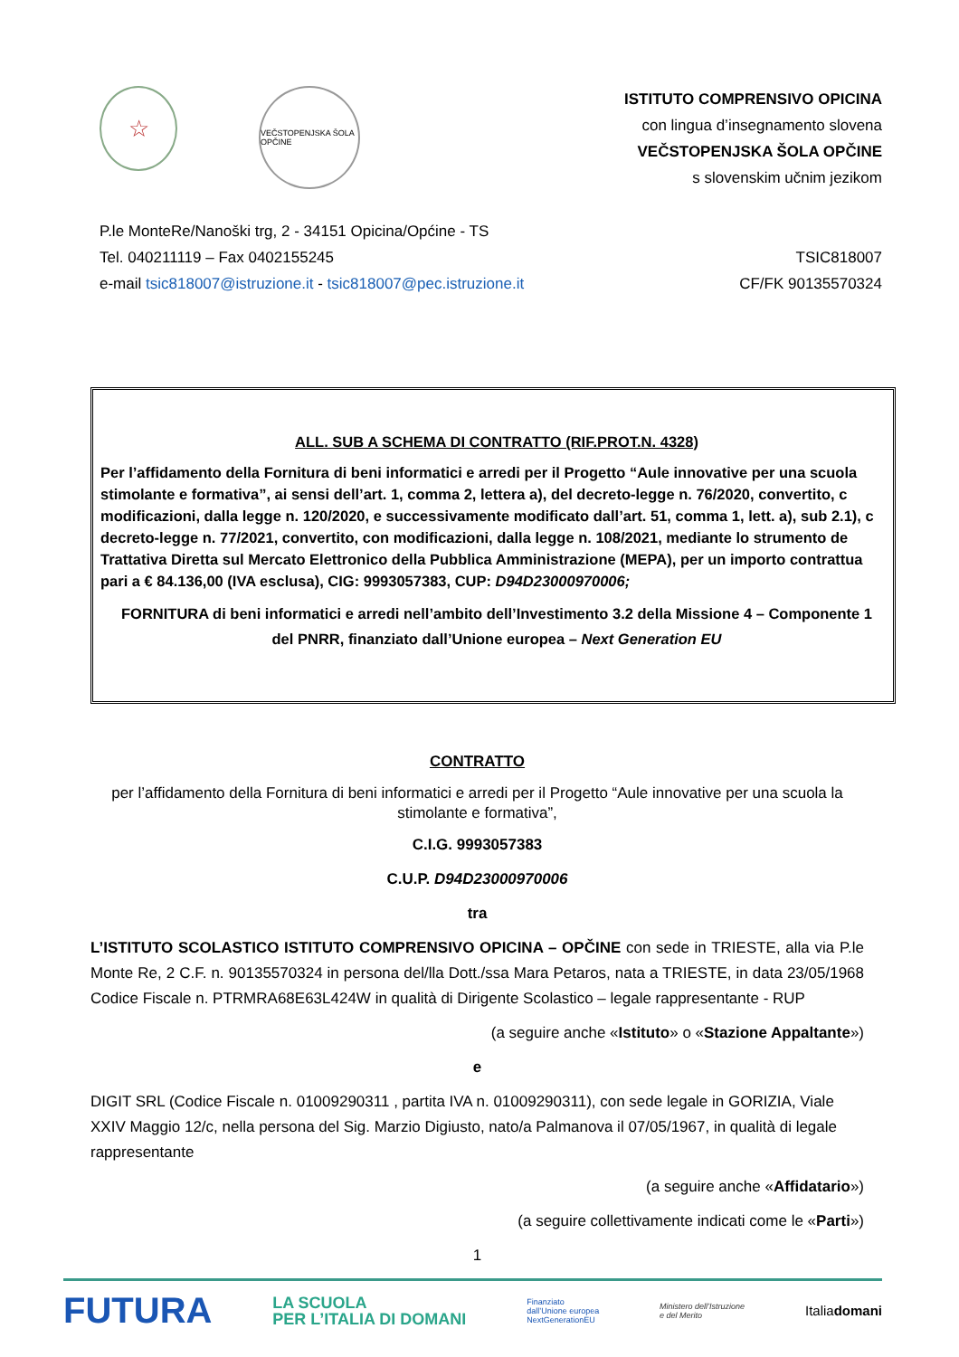☆
VEČSTOPENJSKA ŠOLA OPČINE
ISTITUTO COMPRENSIVO OPICINA
con lingua d’insegnamento slovena
VEČSTOPENJSKA ŠOLA OPČINE
s slovenskim učnim jezikom
P.le MonteRe/Nanoški trg, 2 - 34151 Opicina/Općine - TS
Tel. 040211119 – Fax 0402155245
e-mail tsic818007@istruzione.it - tsic818007@pec.istruzione.it
TSIC818007
CF/FK 90135570324
ALL. SUB A SCHEMA DI CONTRATTO (RIF.PROT.N. 4328)
Per l’affidamento della Fornitura di beni informatici e arredi per il Progetto “Aule innovative per una scuola
stimolante e formativa”, ai sensi dell’art. 1, comma 2, lettera a), del decreto-legge n. 76/2020, convertito, c
modificazioni, dalla legge n. 120/2020, e successivamente modificato dall’art. 51, comma 1, lett. a), sub 2.1), c
decreto-legge n. 77/2021, convertito, con modificazioni, dalla legge n. 108/2021, mediante lo strumento de
Trattativa Diretta sul Mercato Elettronico della Pubblica Amministrazione (MEPA), per un importo contrattua
pari a € 84.136,00 (IVA esclusa), CIG: 9993057383, CUP: D94D23000970006;
FORNITURA di beni informatici e arredi nell’ambito dell’Investimento 3.2 della Missione 4 – Componente 1
del PNRR, finanziato dall’Unione europea – Next Generation EU
CONTRATTO
per l’affidamento della Fornitura di beni informatici e arredi per il Progetto “Aule innovative per una scuola la stimolante e formativa”,
C.I.G. 9993057383
C.U.P. D94D23000970006
tra
L’ISTITUTO SCOLASTICO ISTITUTO COMPRENSIVO OPICINA – OPČINE con sede in TRIESTE, alla via P.le Monte Re, 2 C.F. n. 90135570324 in persona del/lla Dott./ssa Mara Petaros, nata a TRIESTE, in data 23/05/1968 Codice Fiscale n. PTRMRA68E63L424W in qualità di Dirigente Scolastico – legale rappresentante - RUP
(a seguire anche «Istituto» o «Stazione Appaltante»)
e
DIGIT SRL (Codice Fiscale n. 01009290311 , partita IVA n. 01009290311), con sede legale in GORIZIA, Viale XXIV Maggio 12/c, nella persona del Sig. Marzio Digiusto, nato/a Palmanova il 07/05/1967, in qualità di legale rappresentante
(a seguire anche «Affidatario»)
(a seguire collettivamente indicati come le «Parti»)
1
FUTURA LA SCUOLA
PER L’ITALIA DI DOMANI Finanziato
dall’Unione europea
NextGenerationEU Ministero dell’Istruzione
e del Merito Italiadomani